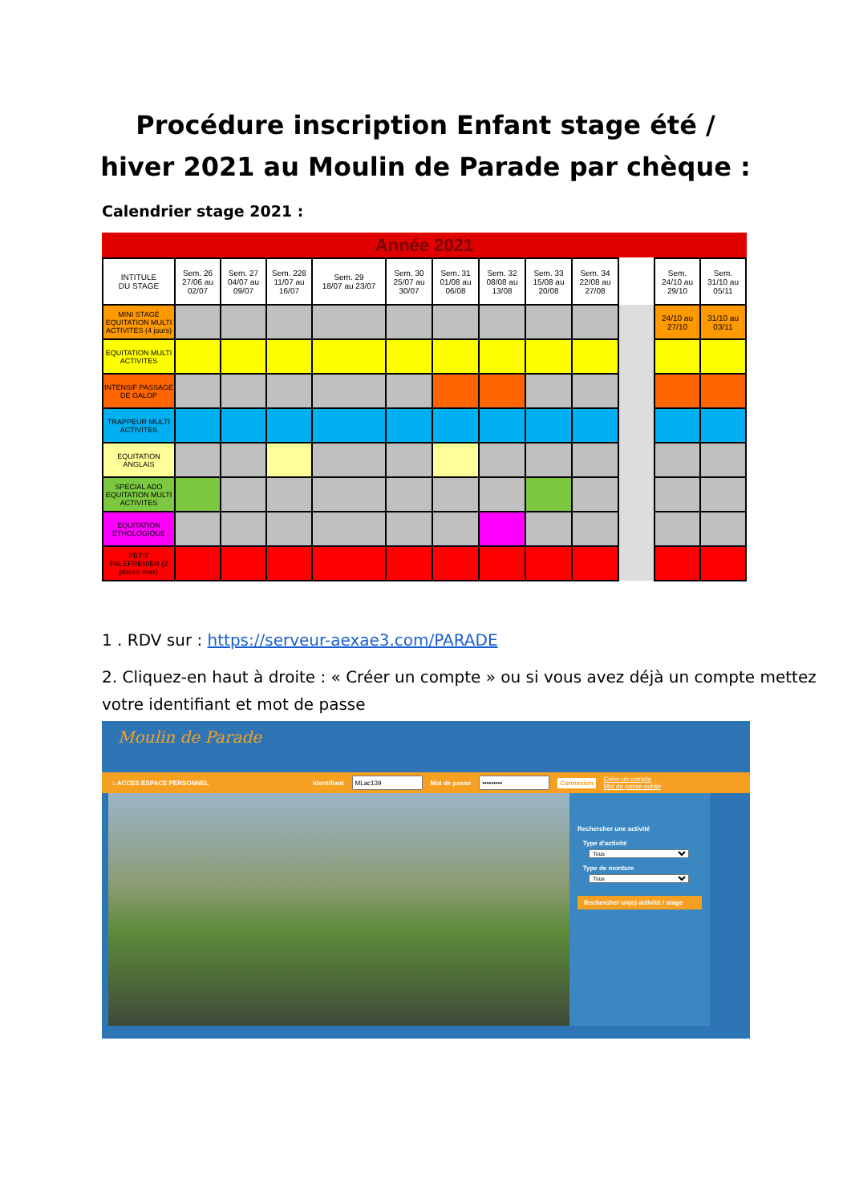Procédure inscription Enfant stage été /
hiver 2021 au Moulin de Parade par chèque :
Calendrier stage 2021 :
Année 2021
| INTITULE DU STAGE | Sem. 26 27/06 au 02/07 | Sem. 27 04/07 au 09/07 | Sem. 228 11/07 au 16/07 | Sem. 29 18/07 au 23/07 | Sem. 30 25/07 au 30/07 | Sem. 31 01/08 au 06/08 | Sem. 32 08/08 au 13/08 | Sem. 33 15/08 au 20/08 | Sem. 34 22/08 au 27/08 | | Sem. 24/10 au 29/10 | Sem. 31/10 au 05/11 |
| --- | --- | --- | --- | --- | --- | --- | --- | --- | --- | --- | --- | --- |
| MINI STAGE EQUITATION MULTI ACTIVITES (4 jours) | | | | | | | | | | | 24/10 au 27/10 | 31/10 au 03/11 |
| EQUITATION MULTI ACTIVITES | | | | | | | | | | | | |
| INTENSIF PASSAGE DE GALOP | | | | | | | | | | | | |
| TRAPPEUR MULTI ACTIVITES | | | | | | | | | | | | |
| EQUITATION ANGLAIS | | | | | | | | | | | | |
| SPECIAL ADO EQUITATION MULTI ACTIVITES | | | | | | | | | | | | |
| EQUITATION ETHOLOGIQUE | | | | | | | | | | | | |
| PETIT PALEFRENIER (2 places max) | | | | | | | | | | | | |
1 . RDV sur : https://serveur-aexae3.com/PARADE
2. Cliquez-en haut à droite : « Créer un compte » ou si vous avez déjà un compte mettez votre identifiant et mot de passe
Moulin de Parade
⌂ ACCES ESPACE PERSONNEL Identifiant Mot de passe Connexion Créer un compte
Mot de passe oublié
Rechercher une activité
Type d'activité
Tous
Type de monture
Tous
Rechercher un(e) activité / stage